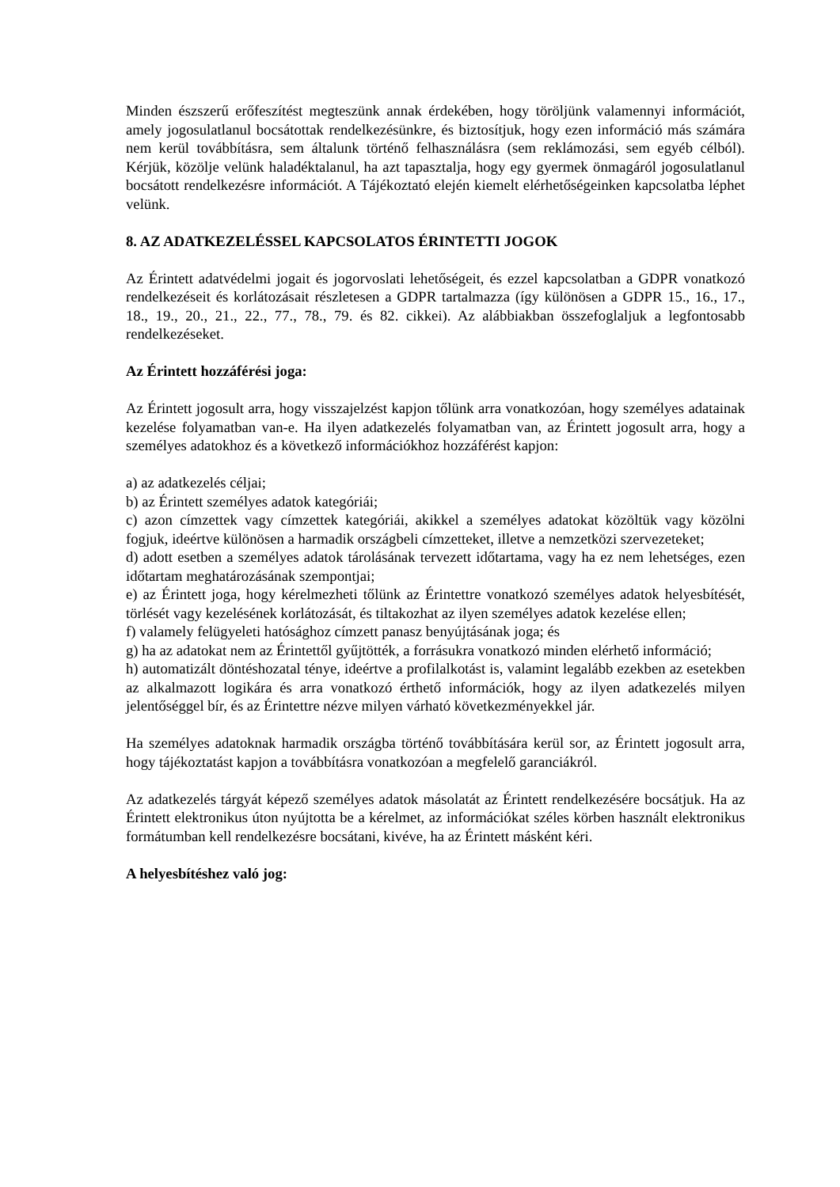Minden észszerű erőfeszítést megteszünk annak érdekében, hogy töröljünk valamennyi információt, amely jogosulatlanul bocsátottak rendelkezésünkre, és biztosítjuk, hogy ezen információ más számára nem kerül továbbításra, sem általunk történő felhasználásra (sem reklámozási, sem egyéb célból). Kérjük, közölje velünk haladéktalanul, ha azt tapasztalja, hogy egy gyermek önmagáról jogosulatlanul bocsátott rendelkezésre információt. A Tájékoztató elején kiemelt elérhetőségeinken kapcsolatba léphet velünk.
8. AZ ADATKEZELÉSSEL KAPCSOLATOS ÉRINTETTI JOGOK
Az Érintett adatvédelmi jogait és jogorvoslati lehetőségeit, és ezzel kapcsolatban a GDPR vonatkozó rendelkezéseit és korlátozásait részletesen a GDPR tartalmazza (így különösen a GDPR 15., 16., 17., 18., 19., 20., 21., 22., 77., 78., 79. és 82. cikkei). Az alábbiakban összefoglaljuk a legfontosabb rendelkezéseket.
Az Érintett hozzáférési joga:
Az Érintett jogosult arra, hogy visszajelzést kapjon tőlünk arra vonatkozóan, hogy személyes adatainak kezelése folyamatban van-e. Ha ilyen adatkezelés folyamatban van, az Érintett jogosult arra, hogy a személyes adatokhoz és a következő információkhoz hozzáférést kapjon:
a) az adatkezelés céljai;
b) az Érintett személyes adatok kategóriái;
c) azon címzettek vagy címzettek kategóriái, akikkel a személyes adatokat közöltük vagy közölni fogjuk, ideértve különösen a harmadik országbeli címzetteket, illetve a nemzetközi szervezeteket;
d) adott esetben a személyes adatok tárolásának tervezett időtartama, vagy ha ez nem lehetséges, ezen időtartam meghatározásának szempontjai;
e) az Érintett joga, hogy kérelmezheti tőlünk az Érintettre vonatkozó személyes adatok helyesbítését, törlését vagy kezelésének korlátozását, és tiltakozhat az ilyen személyes adatok kezelése ellen;
f) valamely felügyeleti hatósághoz címzett panasz benyújtásának joga; és
g) ha az adatokat nem az Érintettől gyűjtötték, a forrásukra vonatkozó minden elérhető információ;
h) automatizált döntéshozatal ténye, ideértve a profilalkotást is, valamint legalább ezekben az esetekben az alkalmazott logikára és arra vonatkozó érthető információk, hogy az ilyen adatkezelés milyen jelentőséggel bír, és az Érintettre nézve milyen várható következményekkel jár.
Ha személyes adatoknak harmadik országba történő továbbítására kerül sor, az Érintett jogosult arra, hogy tájékoztatást kapjon a továbbításra vonatkozóan a megfelelő garanciákról.
Az adatkezelés tárgyát képező személyes adatok másolatát az Érintett rendelkezésére bocsátjuk. Ha az Érintett elektronikus úton nyújtotta be a kérelmet, az információkat széles körben használt elektronikus formátumban kell rendelkezésre bocsátani, kivéve, ha az Érintett másként kéri.
A helyesbítéshez való jog: